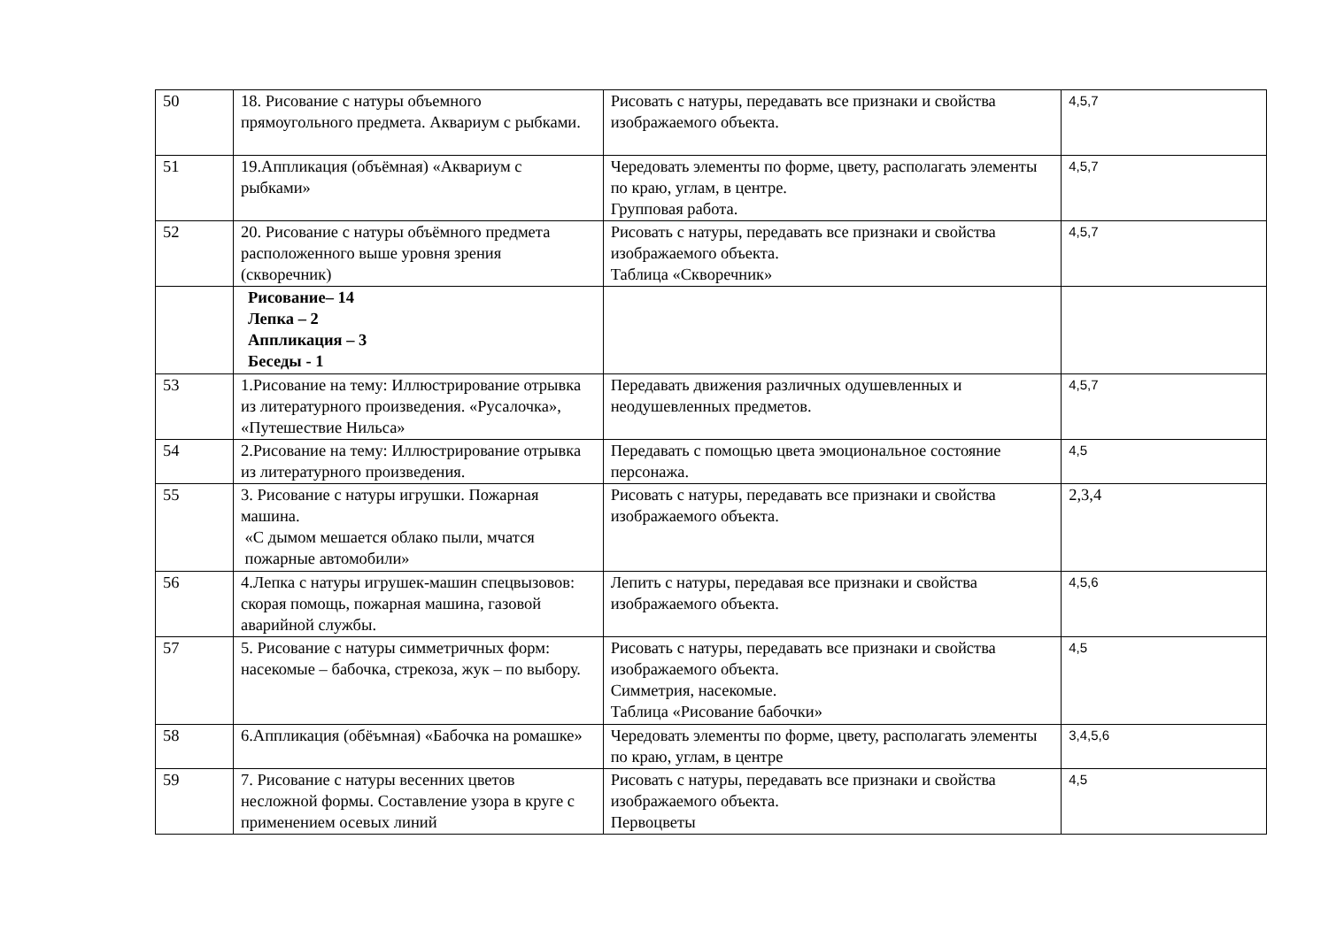| 50 | 18. Рисование с натуры объемного прямоугольного предмета. Аквариум с рыбками. | Рисовать с натуры, передавать все признаки и свойства изображаемого объекта. | 4,5,7 |
| 51 | 19.Аппликация (объёмная) «Аквариум с рыбками» | Чередовать элементы по форме, цвету, располагать элементы по краю, углам, в центре. Групповая работа. | 4,5,7 |
| 52 | 20. Рисование с натуры объёмного предмета расположенного выше уровня зрения (скворечник) | Рисовать с натуры, передавать все признаки и свойства изображаемого объекта. Таблица «Скворечник» | 4,5,7 |
| | Рисование– 14 Лепка – 2 Аппликация – 3 Беседы - 1 | | |
| 53 | 1.Рисование на тему: Иллюстрирование отрывка из литературного произведения. «Русалочка», «Путешествие Нильса» | Передавать движения различных одушевленных и неодушевленных предметов. | 4,5,7 |
| 54 | 2.Рисование на тему: Иллюстрирование отрывка из литературного произведения. | Передавать с помощью цвета эмоциональное состояние персонажа. | 4,5 |
| 55 | 3. Рисование с натуры игрушки. Пожарная машина. «С дымом мешается облако пыли, мчатся пожарные автомобили» | Рисовать с натуры, передавать все признаки и свойства изображаемого объекта. | 2,3,4 |
| 56 | 4.Лепка с натуры игрушек-машин спецвызовов: скорая помощь, пожарная машина, газовой аварийной службы. | Лепить с натуры, передавая все признаки и свойства изображаемого объекта. | 4,5,6 |
| 57 | 5. Рисование с натуры симметричных форм: насекомые – бабочка, стрекоза, жук – по выбору. | Рисовать с натуры, передавать все признаки и свойства изображаемого объекта. Симметрия, насекомые. Таблица «Рисование бабочки» | 4,5 |
| 58 | 6.Аппликация (обёъмная) «Бабочка на ромашке» | Чередовать элементы по форме, цвету, располагать элементы по краю, углам, в центре | 3,4,5,6 |
| 59 | 7. Рисование с натуры весенних цветов несложной формы. Составление узора в круге с применением осевых линий | Рисовать с натуры, передавать все признаки и свойства изображаемого объекта. Первоцветы | 4,5 |